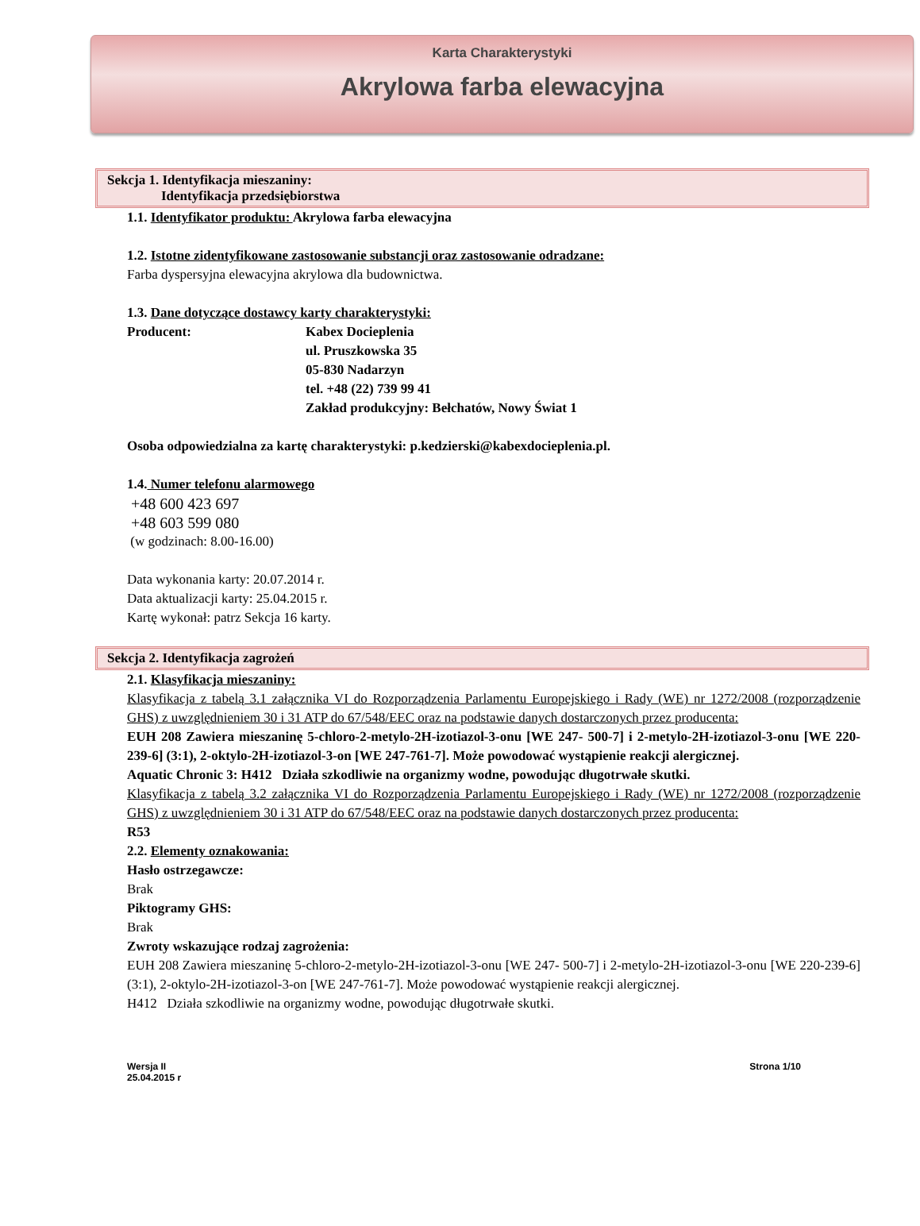Karta Charakterystyki
Akrylowa farba elewacyjna
Sekcja 1. Identyfikacja mieszaniny:
Identyfikacja przedsiębiorstwa
1.1. Identyfikator produktu: Akrylowa farba elewacyjna
1.2. Istotne zidentyfikowane zastosowanie substancji oraz zastosowanie odradzane:
Farba dyspersyjna elewacyjna akrylowa dla budownictwa.
1.3. Dane dotyczące dostawcy karty charakterystyki:
Producent: Kabex Docieplenia
ul. Pruszkowska 35
05-830 Nadarzyn
tel. +48 (22) 739 99 41
Zakład produkcyjny: Bełchatów, Nowy Świat 1
Osoba odpowiedzialna za kartę charakterystyki: p.kedzierski@kabexdocieplenia.pl.
1.4. Numer telefonu alarmowego
+48 600 423 697
+48 603 599 080
(w godzinach: 8.00-16.00)
Data wykonania karty: 20.07.2014 r.
Data aktualizacji karty: 25.04.2015 r.
Kartę wykonał: patrz Sekcja 16 karty.
Sekcja 2. Identyfikacja zagrożeń
2.1. Klasyfikacja mieszaniny:
Klasyfikacja z tabelą 3.1 załącznika VI do Rozporządzenia Parlamentu Europejskiego i Rady (WE) nr 1272/2008 (rozporządzenie GHS) z uwzględnieniem 30 i 31 ATP do 67/548/EEC oraz na podstawie danych dostarczonych przez producenta:
EUH 208 Zawiera mieszaninę 5-chloro-2-metylo-2H-izotiazol-3-onu [WE 247- 500-7] i 2-metylo-2H-izotiazol-3-onu [WE 220-239-6] (3:1), 2-oktylo-2H-izotiazol-3-on [WE 247-761-7]. Może powodować wystąpienie reakcji alergicznej.
Aquatic Chronic 3: H412 Działa szkodliwie na organizmy wodne, powodując długotrwałe skutki.
Klasyfikacja z tabelą 3.2 załącznika VI do Rozporządzenia Parlamentu Europejskiego i Rady (WE) nr 1272/2008 (rozporządzenie GHS) z uwzględnieniem 30 i 31 ATP do 67/548/EEC oraz na podstawie danych dostarczonych przez producenta:
R53
2.2. Elementy oznakowania:
Hasło ostrzegawcze:
Brak
Piktogramy GHS:
Brak
Zwroty wskazujące rodzaj zagrożenia:
EUH 208 Zawiera mieszaninę 5-chloro-2-metylo-2H-izotiazol-3-onu [WE 247- 500-7] i 2-metylo-2H-izotiazol-3-onu [WE 220-239-6] (3:1), 2-oktylo-2H-izotiazol-3-on [WE 247-761-7]. Może powodować wystąpienie reakcji alergicznej.
H412 Działa szkodliwie na organizmy wodne, powodując długotrwałe skutki.
Wersja II
25.04.2015 r
Strona 1/10